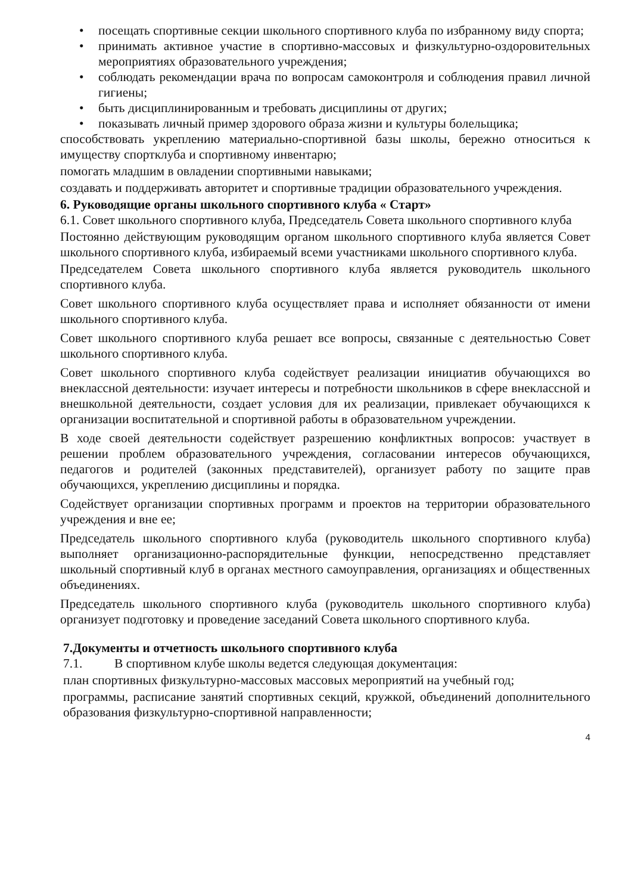• посещать спортивные секции школьного спортивного клуба по избранному виду спорта;
• принимать активное участие в спортивно-массовых и физкультурно-оздоровительных мероприятиях образовательного учреждения;
• соблюдать рекомендации врача по вопросам самоконтроля и соблюдения правил личной гигиены;
• быть дисциплинированным и требовать дисциплины от других;
• показывать личный пример здорового образа жизни и культуры болельщика;
способствовать укреплению материально-спортивной базы школы, бережно относиться к имуществу спортклуба и спортивному инвентарю;
помогать младшим в овладении спортивными навыками;
создавать и поддерживать авторитет и спортивные традиции образовательного учреждения.
6. Руководящие органы школьного спортивного клуба « Старт»
6.1. Совет школьного спортивного клуба, Председатель Совета школьного спортивного клуба
Постоянно действующим руководящим органом школьного спортивного клуба является Совет школьного спортивного клуба, избираемый всеми участниками школьного спортивного клуба.
Председателем Совета школьного спортивного клуба является руководитель школьного спортивного клуба.
Совет школьного спортивного клуба осуществляет права и исполняет обязанности от имени школьного спортивного клуба.
Совет школьного спортивного клуба решает все вопросы, связанные с деятельностью Совет школьного спортивного клуба.
Совет школьного спортивного клуба содействует реализации инициатив обучающихся во внеклассной деятельности: изучает интересы и потребности школьников в сфере внеклассной и внешкольной деятельности, создает условия для их реализации, привлекает обучающихся к организации воспитательной и спортивной работы в образовательном учреждении.
В ходе своей деятельности содействует разрешению конфликтных вопросов: участвует в решении проблем образовательного учреждения, согласовании интересов обучающихся, педагогов и родителей (законных представителей), организует работу по защите прав обучающихся, укреплению дисциплины и порядка.
Содействует организации спортивных программ и проектов на территории образовательного учреждения и вне ее;
Председатель школьного спортивного клуба (руководитель школьного спортивного клуба) выполняет организационно-распорядительные функции, непосредственно представляет школьный спортивный клуб в органах местного самоуправления, организациях и общественных объединениях.
Председатель школьного спортивного клуба (руководитель школьного спортивного клуба) организует подготовку и проведение заседаний Совета школьного спортивного клуба.
7.Документы и отчетность школьного спортивного клуба
7.1. В спортивном клубе школы ведется следующая документация:
план спортивных физкультурно-массовых массовых мероприятий на учебный год;
программы, расписание занятий спортивных секций, кружкой, объединений дополнительного образования физкультурно-спортивной направленности;
4